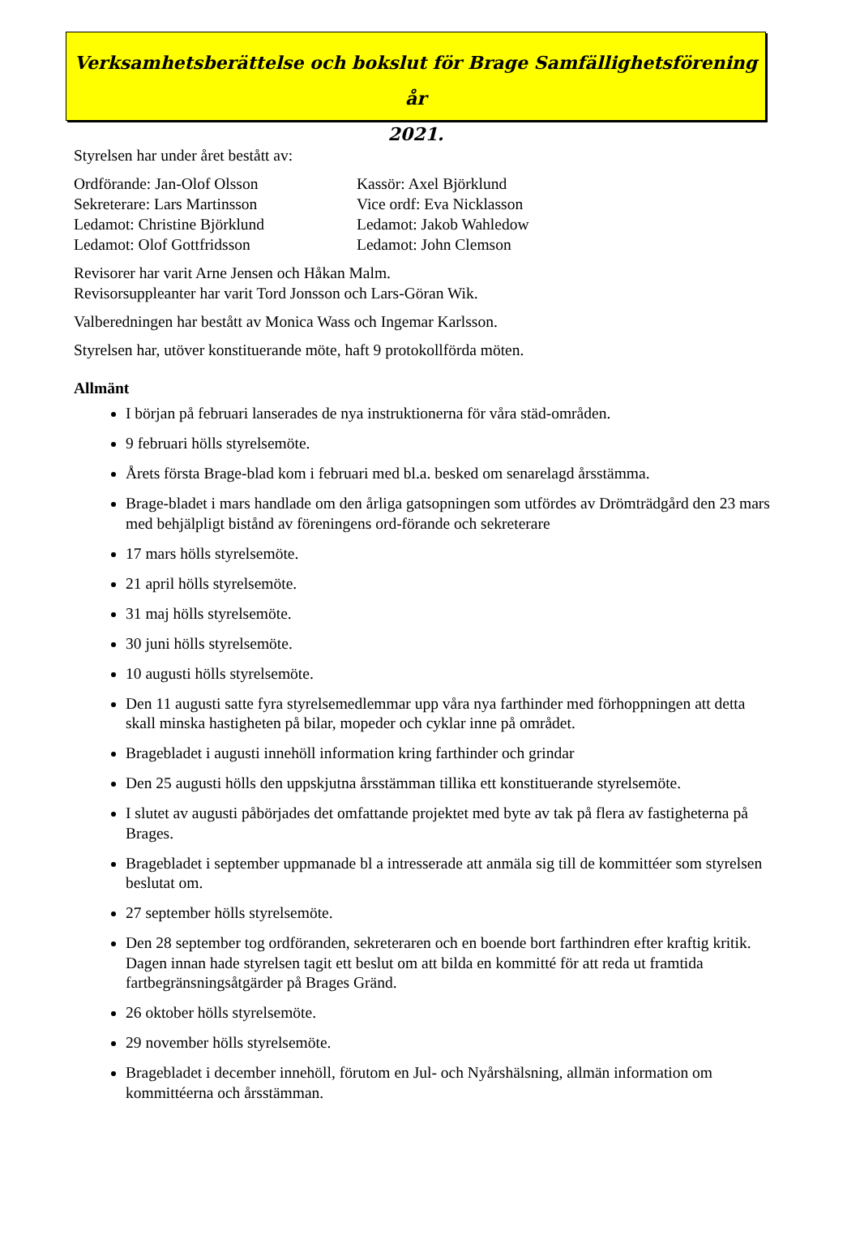Verksamhetsberättelse och bokslut för Brage Samfällighetsförening år
2021.
Styrelsen har under året bestått av:
Ordförande: Jan-Olof Olsson
Sekreterare: Lars Martinsson
Ledamot: Christine Björklund
Ledamot: Olof Gottfridsson
Kassör: Axel Björklund
Vice ordf: Eva Nicklasson
Ledamot: Jakob Wahledow
Ledamot: John Clemson
Revisorer har varit Arne Jensen och Håkan Malm.
Revisorsuppleanter har varit Tord Jonsson och Lars-Göran Wik.
Valberedningen har bestått av Monica Wass och Ingemar Karlsson.
Styrelsen har, utöver konstituerande möte, haft 9 protokollförda möten.
Allmänt
I början på februari lanserades de nya instruktionerna för våra städ-områden.
9 februari hölls styrelsemöte.
Årets första Brage-blad kom i februari med bl.a. besked om senarelagd årsstämma.
Brage-bladet i mars handlade om den årliga gatsopningen som utfördes av Drömträdgård den 23 mars med behjälpligt bistånd av föreningens ord-förande och sekreterare
17 mars hölls styrelsemöte.
21 april hölls styrelsemöte.
31 maj hölls styrelsemöte.
30 juni hölls styrelsemöte.
10 augusti hölls styrelsemöte.
Den 11 augusti satte fyra styrelsemedlemmar upp våra nya farthinder med förhoppningen att detta skall minska hastigheten på bilar, mopeder och cyklar inne på området.
Bragebladet i augusti innehöll information kring farthinder och grindar
Den 25 augusti hölls den uppskjutna årsstämman tillika ett konstituerande styrelsemöte.
I slutet av augusti påbörjades det omfattande projektet med byte av tak på flera av fastigheterna på Brages.
Bragebladet i september uppmanade bl a intresserade att anmäla sig till de kommittéer som styrelsen beslutat om.
27 september hölls styrelsemöte.
Den 28 september tog ordföranden, sekreteraren och en boende bort farthindren efter kraftig kritik. Dagen innan hade styrelsen tagit ett beslut om att bilda en kommitté för att reda ut framtida fartbegränsningsåtgärder på Brages Gränd.
26 oktober hölls styrelsemöte.
29 november hölls styrelsemöte.
Bragebladet i december innehöll, förutom en Jul- och Nyårshälsning, allmän information om kommittéerna och årsstämman.